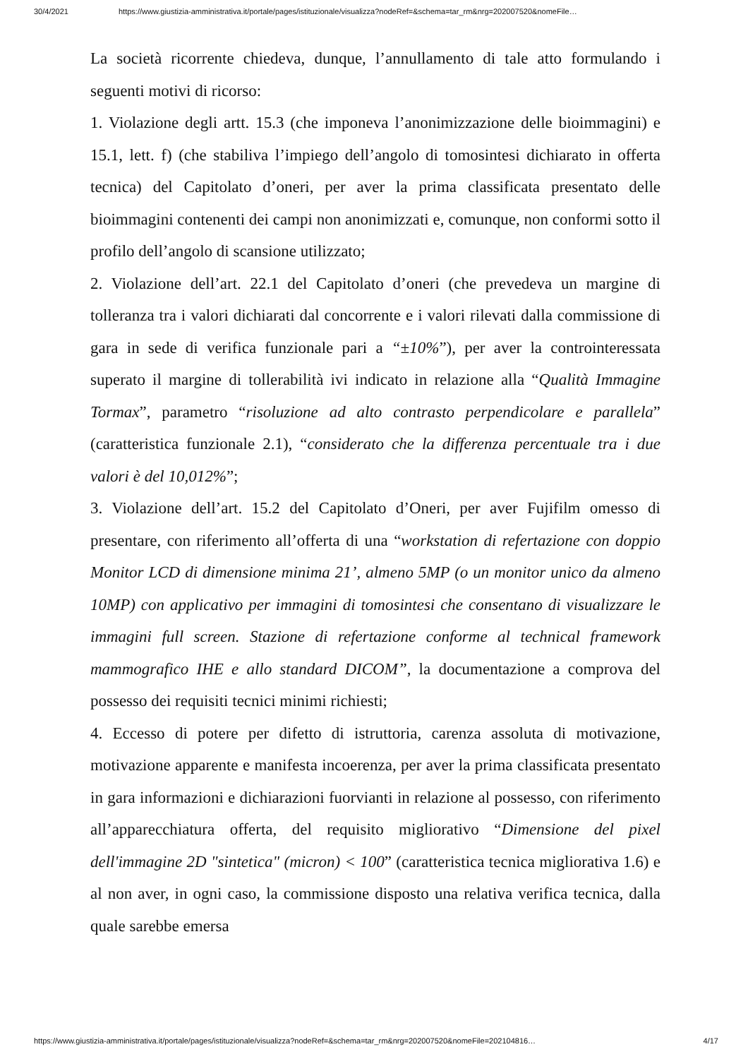30/4/2021 https://www.giustizia-amministrativa.it/portale/pages/istituzionale/visualizza?nodeRef=&schema=tar_rm&nrg=202007520&nomeFile…
La società ricorrente chiedeva, dunque, l’annullamento di tale atto formulando i seguenti motivi di ricorso:
1. Violazione degli artt. 15.3 (che imponeva l’anonimizzazione delle bioimmagini) e 15.1, lett. f) (che stabiliva l’impiego dell’angolo di tomosintesi dichiarato in offerta tecnica) del Capitolato d’oneri, per aver la prima classificata presentato delle bioimmagini contenenti dei campi non anonimizzati e, comunque, non conformi sotto il profilo dell’angolo di scansione utilizzato;
2. Violazione dell’art. 22.1 del Capitolato d’oneri (che prevedeva un margine di tolleranza tra i valori dichiarati dal concorrente e i valori rilevati dalla commissione di gara in sede di verifica funzionale pari a “±10%”), per aver la controinteressata superato il margine di tollerabilità ivi indicato in relazione alla “Qualità Immagine Tormax”, parametro “risoluzione ad alto contrasto perpendicolare e parallela” (caratteristica funzionale 2.1), “considerato che la differenza percentuale tra i due valori è del 10,012%”;
3. Violazione dell’art. 15.2 del Capitolato d’Oneri, per aver Fujifilm omesso di presentare, con riferimento all’offerta di una “workstation di refertazione con doppio Monitor LCD di dimensione minima 21’, almeno 5MP (o un monitor unico da almeno 10MP) con applicativo per immagini di tomosintesi che consentano di visualizzare le immagini full screen. Stazione di refertazione conforme al technical framework mammografico IHE e allo standard DICOM”, la documentazione a comprova del possesso dei requisiti tecnici minimi richiesti;
4. Eccesso di potere per difetto di istruttoria, carenza assoluta di motivazione, motivazione apparente e manifesta incoerenza, per aver la prima classificata presentato in gara informazioni e dichiarazioni fuorvianti in relazione al possesso, con riferimento all’apparecchiatura offerta, del requisito migliorativo “Dimensione del pixel dell'immagine 2D "sintetica" (micron) < 100” (caratteristica tecnica migliorativa 1.6) e al non aver, in ogni caso, la commissione disposto una relativa verifica tecnica, dalla quale sarebbe emersa
https://www.giustizia-amministrativa.it/portale/pages/istituzionale/visualizza?nodeRef=&schema=tar_rm&nrg=202007520&nomeFile=202104816… 4/17